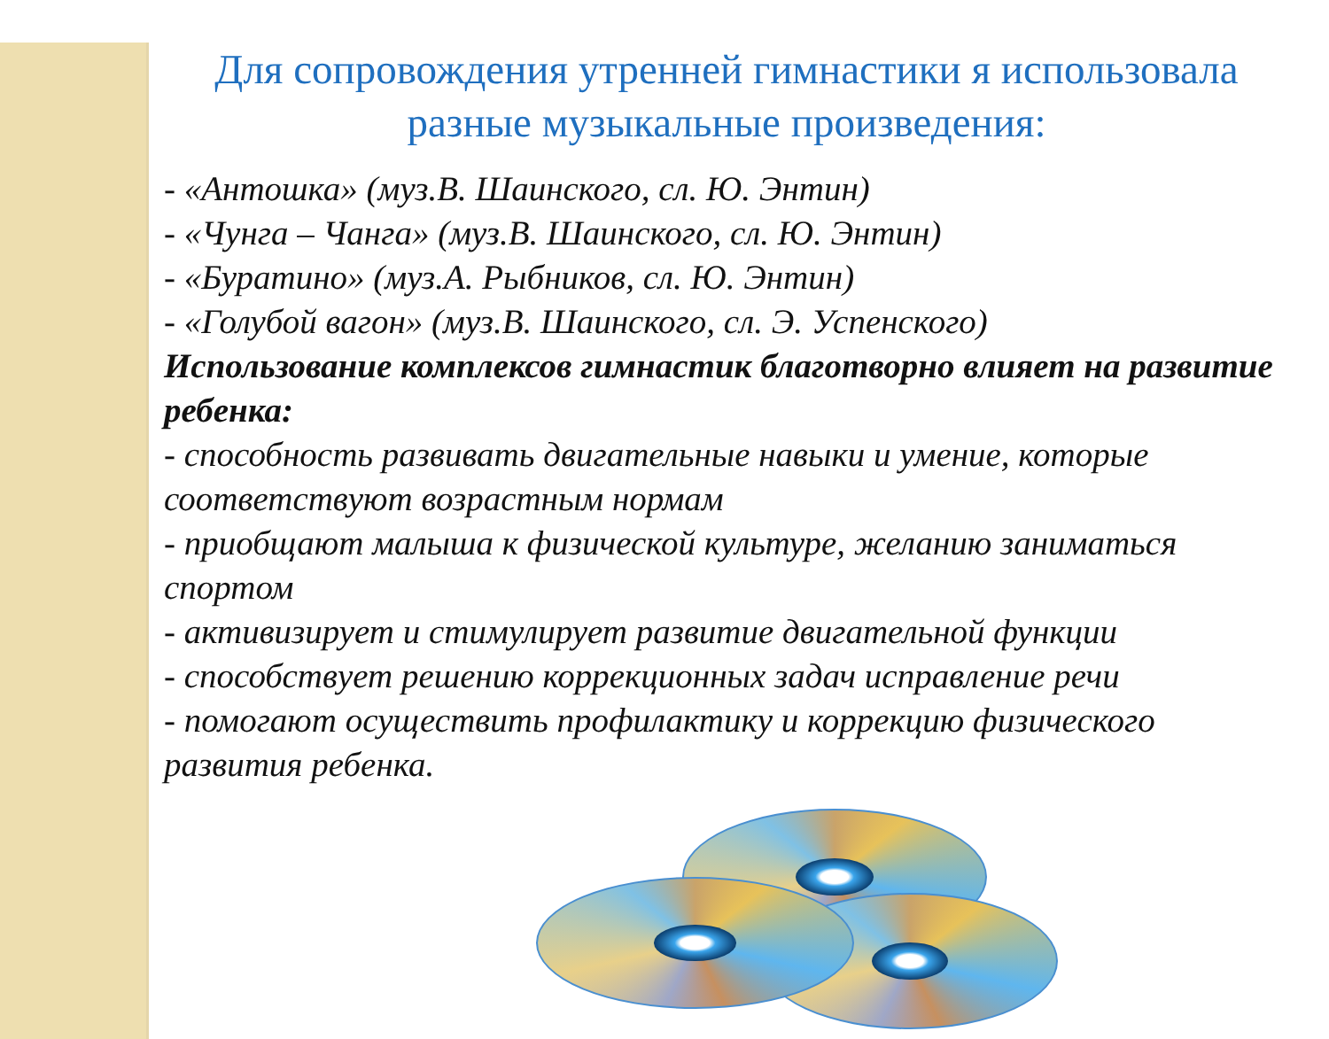Для сопровождения утренней гимнастики я использовала разные музыкальные произведения:
- «Антошка» (муз.В. Шаинского, сл. Ю. Энтин)
- «Чунга – Чанга» (муз.В. Шаинского, сл. Ю. Энтин)
- «Буратино» (муз.А. Рыбников, сл. Ю. Энтин)
- «Голубой вагон» (муз.В. Шаинского, сл. Э. Успенского)
Использование комплексов гимнастик благотворно влияет на развитие ребенка:
- способность развивать двигательные навыки и умение, которые соответствуют возрастным нормам
- приобщают малыша к физической культуре, желанию заниматься спортом
- активизирует и стимулирует развитие двигательной функции
- способствует решению коррекционных задач исправление речи
- помогают осуществить профилактику и коррекцию физического развития ребенка.